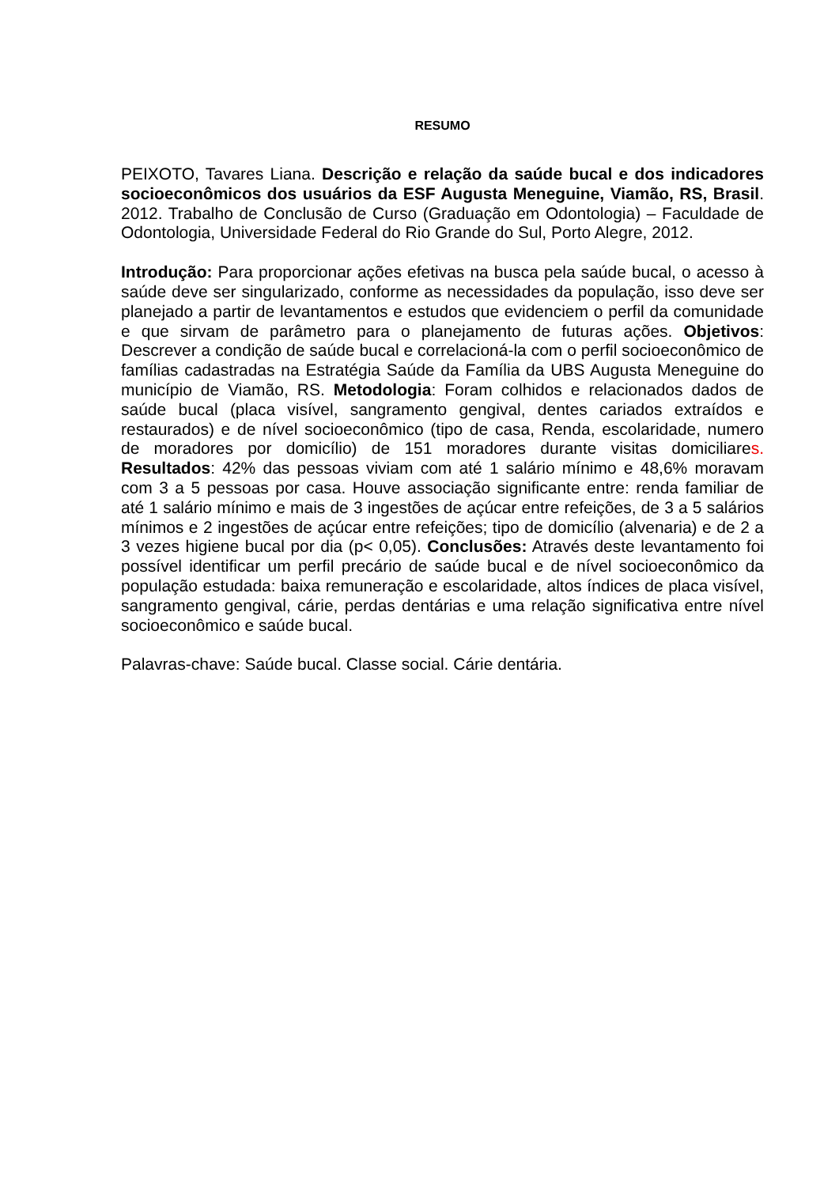RESUMO
PEIXOTO, Tavares Liana. Descrição e relação da saúde bucal e dos indicadores socioeconômicos dos usuários da ESF Augusta Meneguine, Viamão, RS, Brasil. 2012. Trabalho de Conclusão de Curso (Graduação em Odontologia) – Faculdade de Odontologia, Universidade Federal do Rio Grande do Sul, Porto Alegre, 2012.
Introdução: Para proporcionar ações efetivas na busca pela saúde bucal, o acesso à saúde deve ser singularizado, conforme as necessidades da população, isso deve ser planejado a partir de levantamentos e estudos que evidenciem o perfil da comunidade e que sirvam de parâmetro para o planejamento de futuras ações. Objetivos: Descrever a condição de saúde bucal e correlacioná-la com o perfil socioeconômico de famílias cadastradas na Estratégia Saúde da Família da UBS Augusta Meneguine do município de Viamão, RS. Metodologia: Foram colhidos e relacionados dados de saúde bucal (placa visível, sangramento gengival, dentes cariados extraídos e restaurados) e de nível socioeconômico (tipo de casa, Renda, escolaridade, numero de moradores por domicílio) de 151 moradores durante visitas domiciliares. Resultados: 42% das pessoas viviam com até 1 salário mínimo e 48,6% moravam com 3 a 5 pessoas por casa. Houve associação significante entre: renda familiar de até 1 salário mínimo e mais de 3 ingestões de açúcar entre refeições, de 3 a 5 salários mínimos e 2 ingestões de açúcar entre refeições; tipo de domicílio (alvenaria) e de 2 a 3 vezes higiene bucal por dia (p< 0,05). Conclusões: Através deste levantamento foi possível identificar um perfil precário de saúde bucal e de nível socioeconômico da população estudada: baixa remuneração e escolaridade, altos índices de placa visível, sangramento gengival, cárie, perdas dentárias e uma relação significativa entre nível socioeconômico e saúde bucal.
Palavras-chave: Saúde bucal. Classe social. Cárie dentária.